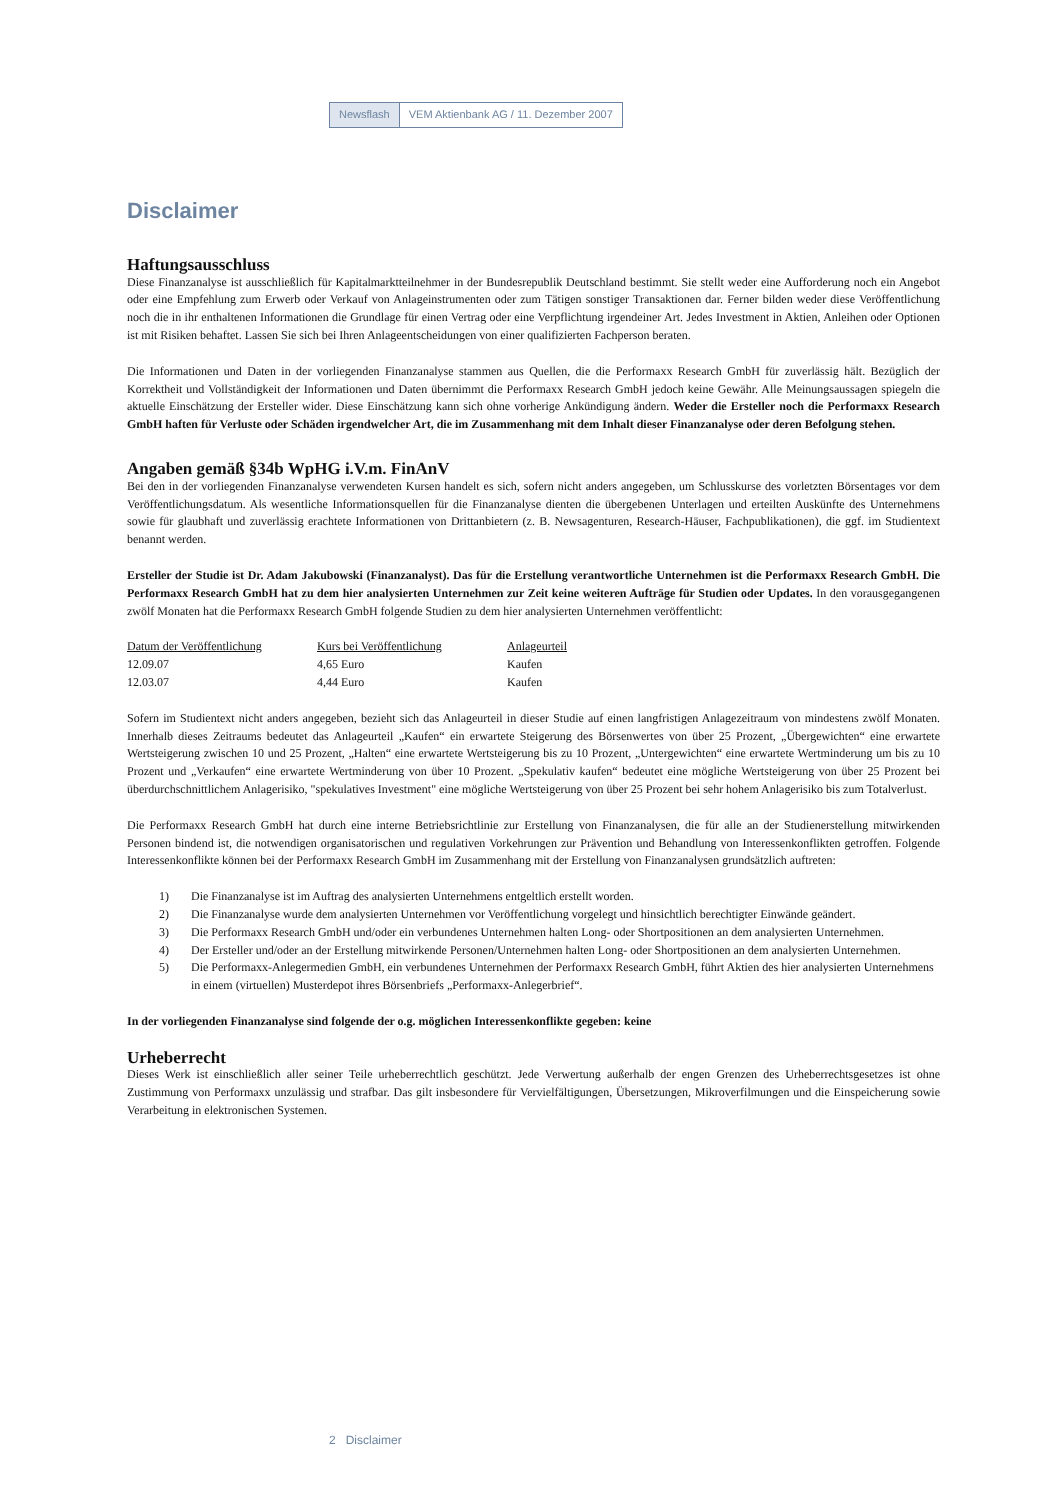Newsflash VEM Aktienbank AG / 11. Dezember 2007
Disclaimer
Haftungsausschluss
Diese Finanzanalyse ist ausschließlich für Kapitalmarktteilnehmer in der Bundesrepublik Deutschland bestimmt. Sie stellt weder eine Aufforderung noch ein Angebot oder eine Empfehlung zum Erwerb oder Verkauf von Anlageinstrumenten oder zum Tätigen sonstiger Transaktionen dar. Ferner bilden weder diese Veröffentlichung noch die in ihr enthaltenen Informationen die Grundlage für einen Vertrag oder eine Verpflichtung irgendeiner Art. Jedes Investment in Aktien, Anleihen oder Optionen ist mit Risiken behaftet. Lassen Sie sich bei Ihren Anlageentscheidungen von einer qualifizierten Fachperson beraten.
Die Informationen und Daten in der vorliegenden Finanzanalyse stammen aus Quellen, die die Performaxx Research GmbH für zuverlässig hält. Bezüglich der Korrektheit und Vollständigkeit der Informationen und Daten übernimmt die Performaxx Research GmbH jedoch keine Gewähr. Alle Meinungsaussagen spiegeln die aktuelle Einschätzung der Ersteller wider. Diese Einschätzung kann sich ohne vorherige Ankündigung ändern. Weder die Ersteller noch die Performaxx Research GmbH haften für Verluste oder Schäden irgendwelcher Art, die im Zusammenhang mit dem Inhalt dieser Finanzanalyse oder deren Befolgung stehen.
Angaben gemäß §34b WpHG i.V.m. FinAnV
Bei den in der vorliegenden Finanzanalyse verwendeten Kursen handelt es sich, sofern nicht anders angegeben, um Schlusskurse des vorletzten Börsentages vor dem Veröffentlichungsdatum. Als wesentliche Informationsquellen für die Finanzanalyse dienten die übergebenen Unterlagen und erteilten Auskünfte des Unternehmens sowie für glaubhaft und zuverlässig erachtete Informationen von Drittanbietern (z. B. Newsagenturen, Research-Häuser, Fachpublikationen), die ggf. im Studientext benannt werden.
Ersteller der Studie ist Dr. Adam Jakubowski (Finanzanalyst). Das für die Erstellung verantwortliche Unternehmen ist die Performaxx Research GmbH. Die Performaxx Research GmbH hat zu dem hier analysierten Unternehmen zur Zeit keine weiteren Aufträge für Studien oder Updates. In den vorausgegangenen zwölf Monaten hat die Performaxx Research GmbH folgende Studien zu dem hier analysierten Unternehmen veröffentlicht:
| Datum der Veröffentlichung | Kurs bei Veröffentlichung | Anlageurteil |
| --- | --- | --- |
| 12.09.07 | 4,65 Euro | Kaufen |
| 12.03.07 | 4,44 Euro | Kaufen |
Sofern im Studientext nicht anders angegeben, bezieht sich das Anlageurteil in dieser Studie auf einen langfristigen Anlagezeitraum von mindestens zwölf Monaten. Innerhalb dieses Zeitraums bedeutet das Anlageurteil „Kaufen“ ein erwartete Steigerung des Börsenwertes von über 25 Prozent, „Übergewichten“ eine erwartete Wertsteigerung zwischen 10 und 25 Prozent, „Halten“ eine erwartete Wertsteigerung bis zu 10 Prozent, „Untergewichten“ eine erwartete Wertminderung um bis zu 10 Prozent und „Verkaufen“ eine erwartete Wertminderung von über 10 Prozent. „Spekulativ kaufen“ bedeutet eine mögliche Wertsteigerung von über 25 Prozent bei überdurchschnittlichem Anlagerisiko, "spekulatives Investment" eine mögliche Wertsteigerung von über 25 Prozent bei sehr hohem Anlagerisiko bis zum Totalverlust.
Die Performaxx Research GmbH hat durch eine interne Betriebsrichtlinie zur Erstellung von Finanzanalysen, die für alle an der Studienerstellung mitwirkenden Personen bindend ist, die notwendigen organisatorischen und regulativen Vorkehrungen zur Prävention und Behandlung von Interessenkonflikten getroffen. Folgende Interessenkonflikte können bei der Performaxx Research GmbH im Zusammenhang mit der Erstellung von Finanzanalysen grundsätzlich auftreten:
1) Die Finanzanalyse ist im Auftrag des analysierten Unternehmens entgeltlich erstellt worden.
2) Die Finanzanalyse wurde dem analysierten Unternehmen vor Veröffentlichung vorgelegt und hinsichtlich berechtigter Einwände geändert.
3) Die Performaxx Research GmbH und/oder ein verbundenes Unternehmen halten Long- oder Shortpositionen an dem analysierten Unternehmen.
4) Der Ersteller und/oder an der Erstellung mitwirkende Personen/Unternehmen halten Long- oder Shortpositionen an dem analysierten Unternehmen.
5) Die Performaxx-Anlegermedien GmbH, ein verbundenes Unternehmen der Performaxx Research GmbH, führt Aktien des hier analysierten Unternehmens in einem (virtuellen) Musterdepot ihres Börsenbriefs „Performaxx-Anlegerbrief“.
In der vorliegenden Finanzanalyse sind folgende der o.g. möglichen Interessenkonflikte gegeben: keine
Urheberrecht
Dieses Werk ist einschließlich aller seiner Teile urheberrechtlich geschützt. Jede Verwertung außerhalb der engen Grenzen des Urheberrechtsgesetzes ist ohne Zustimmung von Performaxx unzulässig und strafbar. Das gilt insbesondere für Vervielfältigungen, Übersetzungen, Mikroverfilmungen und die Einspeicherung sowie Verarbeitung in elektronischen Systemen.
2 Disclaimer